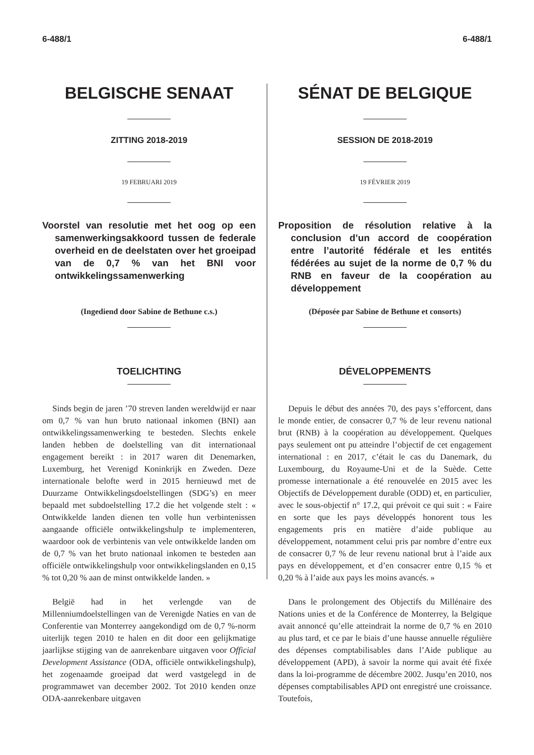6-488/1 6-488/1
BELGISCHE SENAAT
ZITTING 2018-2019
19 FEBRUARI 2019
Voorstel van resolutie met het oog op een samenwerkingsakkoord tussen de federale overheid en de deelstaten over het groeipad van de 0,7 % van het BNI voor ontwikkelingssamenwerking
(Ingediend door Sabine de Bethune c.s.)
TOELICHTING
Sinds begin de jaren ’70 streven landen wereldwijd er naar om 0,7 % van hun bruto nationaal inkomen (BNI) aan ontwikkelingssamenwerking te besteden. Slechts enkele landen hebben de doelstelling van dit internationaal engagement bereikt : in 2017 waren dit Denemarken, Luxemburg, het Verenigd Koninkrijk en Zweden. Deze internationale belofte werd in 2015 hernieuwd met de Duurzame Ontwikkelingsdoelstellingen (SDG’s) en meer bepaald met subdoelstelling 17.2 die het volgende stelt : « Ontwikkelde landen dienen ten volle hun verbintenissen aangaande officiële ontwikkelingshulp te implementeren, waardoor ook de verbintenis van vele ontwikkelde landen om de 0,7 % van het bruto nationaal inkomen te besteden aan officiële ontwikkelingshulp voor ontwikkelingslanden en 0,15 % tot 0,20 % aan de minst ontwikkelde landen. »
België had in het verlengde van de Millenniumdoelstellingen van de Verenigde Naties en van de Conferentie van Monterrey aangekondigd om de 0,7 %-norm uiterlijk tegen 2010 te halen en dit door een gelijkmatige jaarlijkse stijging van de aanrekenbare uitgaven voor Official Development Assistance (ODA, officiële ontwikkelingshulp), het zogenaamde groeipad dat werd vastgelegd in de programmawet van december 2002. Tot 2010 kenden onze ODA-aanrekenbare uitgaven
SÉNAT DE BELGIQUE
SESSION DE 2018-2019
19 FÉVRIER 2019
Proposition de résolution relative à la conclusion d’un accord de coopération entre l’autorité fédérale et les entités fédérées au sujet de la norme de 0,7 % du RNB en faveur de la coopération au développement
(Déposée par Sabine de Bethune et consorts)
DÉVELOPPEMENTS
Depuis le début des années 70, des pays s’efforcent, dans le monde entier, de consacrer 0,7 % de leur revenu national brut (RNB) à la coopération au développement. Quelques pays seulement ont pu atteindre l’objectif de cet engagement international : en 2017, c’était le cas du Danemark, du Luxembourg, du Royaume-Uni et de la Suède. Cette promesse internationale a été renouvelée en 2015 avec les Objectifs de Développement durable (ODD) et, en particulier, avec le sous-objectif n° 17.2, qui prévoit ce qui suit : « Faire en sorte que les pays développés honorent tous les engagements pris en matière d’aide publique au développement, notamment celui pris par nombre d’entre eux de consacrer 0,7 % de leur revenu national brut à l’aide aux pays en développement, et d’en consacrer entre 0,15 % et 0,20 % à l’aide aux pays les moins avancés. »
Dans le prolongement des Objectifs du Millénaire des Nations unies et de la Conférence de Monterrey, la Belgique avait annoncé qu’elle atteindrait la norme de 0,7 % en 2010 au plus tard, et ce par le biais d’une hausse annuelle régulière des dépenses comptabilisables dans l’Aide publique au développement (APD), à savoir la norme qui avait été fixée dans la loi-programme de décembre 2002. Jusqu’en 2010, nos dépenses comptabilisables APD ont enregistré une croissance. Toutefois,